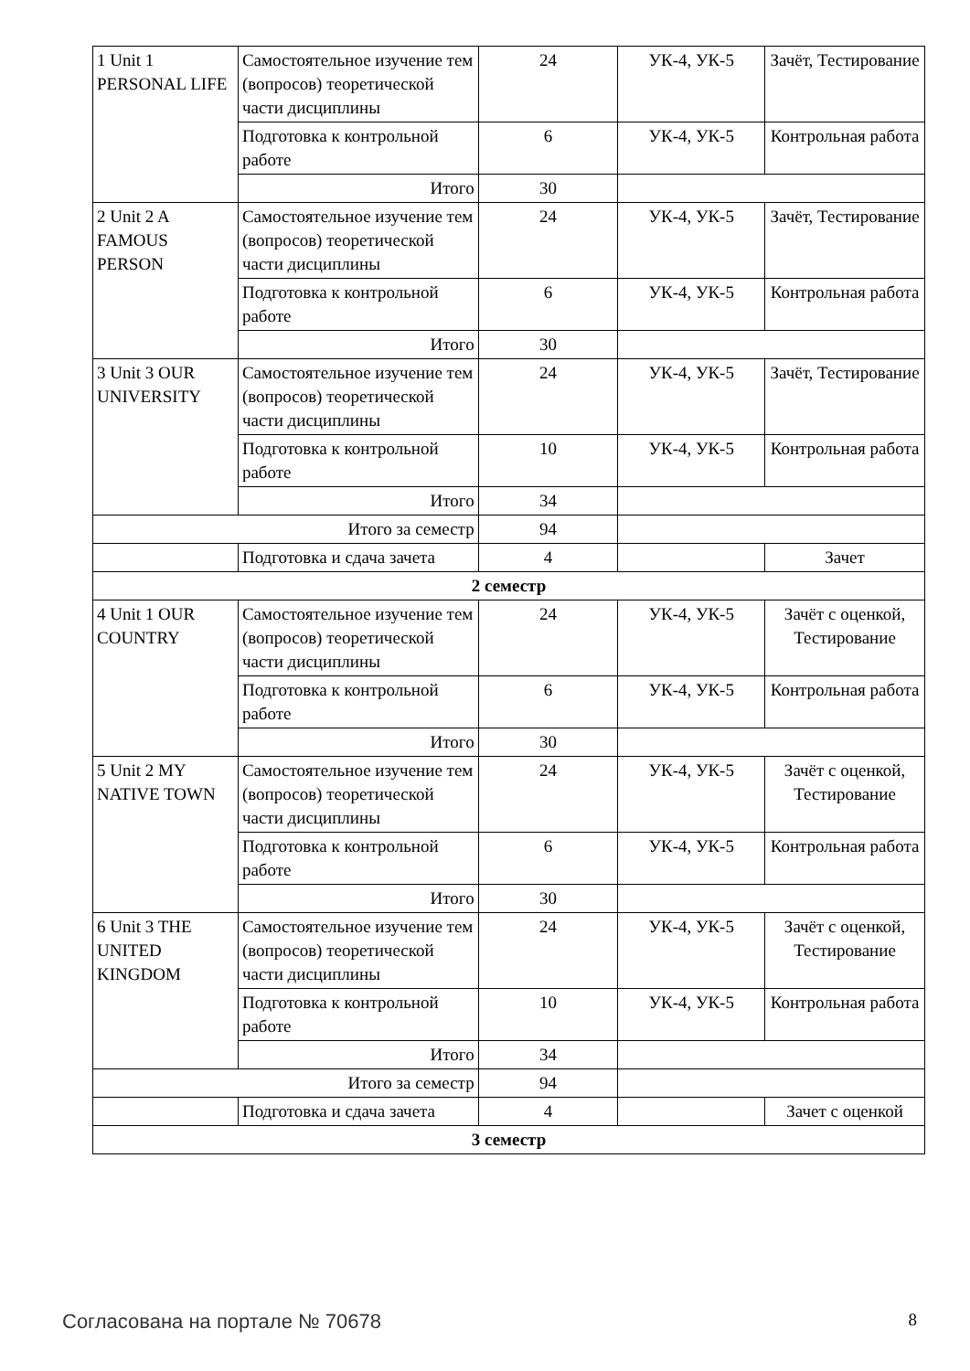| 1 Unit 1 PERSONAL LIFE | Самостоятельное изучение тем (вопросов) теоретической части дисциплины | 24 | УК-4, УК-5 | Зачёт, Тестирование |
| | Подготовка к контрольной работе | 6 | УК-4, УК-5 | Контрольная работа |
| | Итого | 30 | | |
| 2 Unit 2 A FAMOUS PERSON | Самостоятельное изучение тем (вопросов) теоретической части дисциплины | 24 | УК-4, УК-5 | Зачёт, Тестирование |
| | Подготовка к контрольной работе | 6 | УК-4, УК-5 | Контрольная работа |
| | Итого | 30 | | |
| 3 Unit 3 OUR UNIVERSITY | Самостоятельное изучение тем (вопросов) теоретической части дисциплины | 24 | УК-4, УК-5 | Зачёт, Тестирование |
| | Подготовка к контрольной работе | 10 | УК-4, УК-5 | Контрольная работа |
| | Итого | 34 | | |
| Итого за семестр | | 94 | | |
| | Подготовка и сдача зачета | 4 | | Зачет |
| 2 семестр | | | | |
| 4 Unit 1 OUR COUNTRY | Самостоятельное изучение тем (вопросов) теоретической части дисциплины | 24 | УК-4, УК-5 | Зачёт с оценкой, Тестирование |
| | Подготовка к контрольной работе | 6 | УК-4, УК-5 | Контрольная работа |
| | Итого | 30 | | |
| 5 Unit 2 MY NATIVE TOWN | Самостоятельное изучение тем (вопросов) теоретической части дисциплины | 24 | УК-4, УК-5 | Зачёт с оценкой, Тестирование |
| | Подготовка к контрольной работе | 6 | УК-4, УК-5 | Контрольная работа |
| | Итого | 30 | | |
| 6 Unit 3 THE UNITED KINGDOM | Самостоятельное изучение тем (вопросов) теоретической части дисциплины | 24 | УК-4, УК-5 | Зачёт с оценкой, Тестирование |
| | Подготовка к контрольной работе | 10 | УК-4, УК-5 | Контрольная работа |
| | Итого | 34 | | |
| Итого за семестр | | 94 | | |
| | Подготовка и сдача зачета | 4 | | Зачет с оценкой |
| 3 семестр | | | | |
Согласована на портале № 70678 8